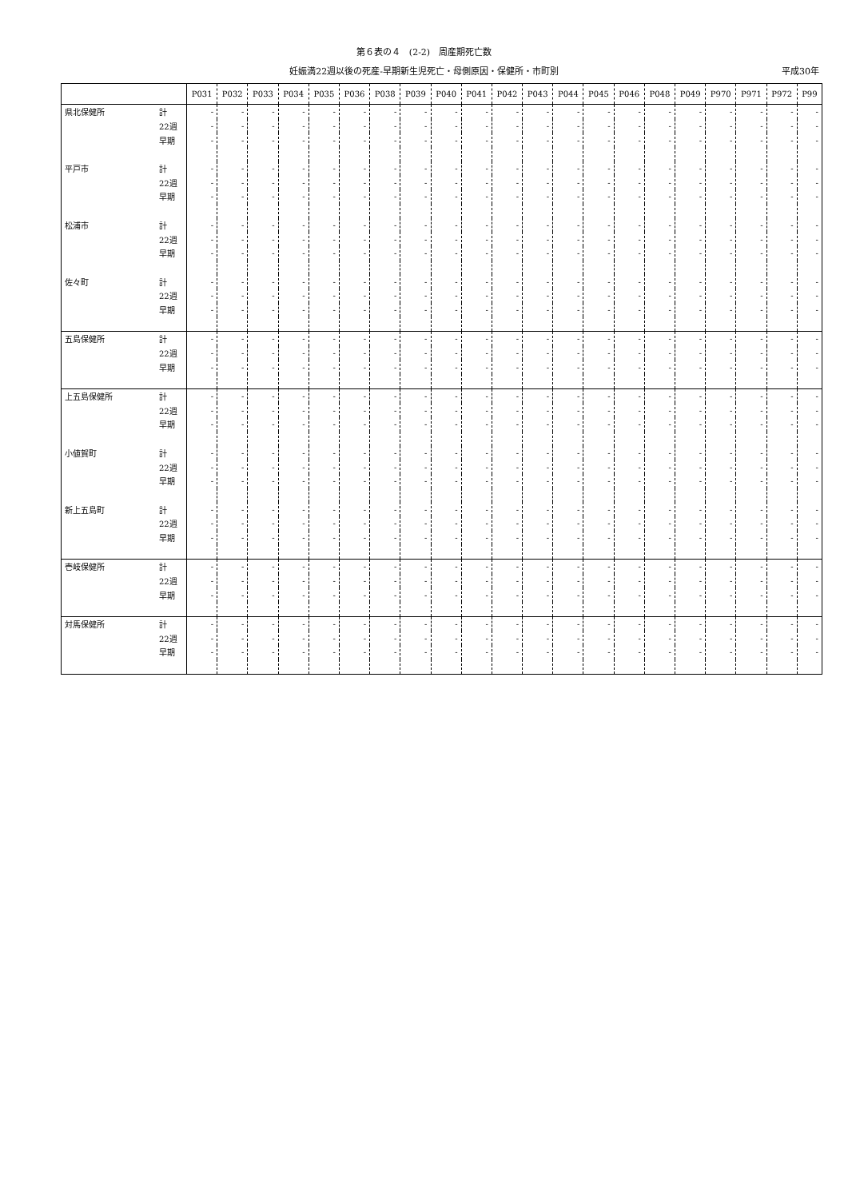第６表の４　(2-2)　周産期死亡数
妊娠満22週以後の死産-早期新生児死亡・母側原因・保健所・市町別 平成30年
| | | P031 | P032 | P033 | P034 | P035 | P036 | P038 | P039 | P040 | P041 | P042 | P043 | P044 | P045 | P046 | P048 | P049 | P970 | P971 | P972 | P99 |
| --- | --- | --- | --- | --- | --- | --- | --- | --- | --- | --- | --- | --- | --- | --- | --- | --- | --- | --- | --- | --- | --- | --- |
| 県北保健所 | 計 | - | - | - | - | - | - | - | - | - | - | - | - | - | - | - | - | - | - | - | - | - |
| | 22週 | - | - | - | - | - | - | - | - | - | - | - | - | - | - | - | - | - | - | - | - | - |
| | 早期 | - | - | - | - | - | - | - | - | - | - | - | - | - | - | - | - | - | - | - | - | - |
| 平戸市 | 計 | - | - | - | - | - | - | - | - | - | - | - | - | - | - | - | - | - | - | - | - | - |
| | 22週 | - | - | - | - | - | - | - | - | - | - | - | - | - | - | - | - | - | - | - | - | - |
| | 早期 | - | - | - | - | - | - | - | - | - | - | - | - | - | - | - | - | - | - | - | - | - |
| 松浦市 | 計 | - | - | - | - | - | - | - | - | - | - | - | - | - | - | - | - | - | - | - | - | - |
| | 22週 | - | - | - | - | - | - | - | - | - | - | - | - | - | - | - | - | - | - | - | - | - |
| | 早期 | - | - | - | - | - | - | - | - | - | - | - | - | - | - | - | - | - | - | - | - | - |
| 佐々町 | 計 | - | - | - | - | - | - | - | - | - | - | - | - | - | - | - | - | - | - | - | - | - |
| | 22週 | - | - | - | - | - | - | - | - | - | - | - | - | - | - | - | - | - | - | - | - | - |
| | 早期 | - | - | - | - | - | - | - | - | - | - | - | - | - | - | - | - | - | - | - | - | - |
| 五島保健所 | 計 | - | - | - | - | - | - | - | - | - | - | - | - | - | - | - | - | - | - | - | - | - |
| | 22週 | - | - | - | - | - | - | - | - | - | - | - | - | - | - | - | - | - | - | - | - | - |
| | 早期 | - | - | - | - | - | - | - | - | - | - | - | - | - | - | - | - | - | - | - | - | - |
| 上五島保健所 | 計 | - | - | - | - | - | - | - | - | - | - | - | - | - | - | - | - | - | - | - | - | - |
| | 22週 | - | - | - | - | - | - | - | - | - | - | - | - | - | - | - | - | - | - | - | - | - |
| | 早期 | - | - | - | - | - | - | - | - | - | - | - | - | - | - | - | - | - | - | - | - | - |
| 小値賀町 | 計 | - | - | - | - | - | - | - | - | - | - | - | - | - | - | - | - | - | - | - | - | - |
| | 22週 | - | - | - | - | - | - | - | - | - | - | - | - | - | - | - | - | - | - | - | - | - |
| | 早期 | - | - | - | - | - | - | - | - | - | - | - | - | - | - | - | - | - | - | - | - | - |
| 新上五島町 | 計 | - | - | - | - | - | - | - | - | - | - | - | - | - | - | - | - | - | - | - | - | - |
| | 22週 | - | - | - | - | - | - | - | - | - | - | - | - | - | - | - | - | - | - | - | - | - |
| | 早期 | - | - | - | - | - | - | - | - | - | - | - | - | - | - | - | - | - | - | - | - | - |
| 壱岐保健所 | 計 | - | - | - | - | - | - | - | - | - | - | - | - | - | - | - | - | - | - | - | - | - |
| | 22週 | - | - | - | - | - | - | - | - | - | - | - | - | - | - | - | - | - | - | - | - | - |
| | 早期 | - | - | - | - | - | - | - | - | - | - | - | - | - | - | - | - | - | - | - | - | - |
| 対馬保健所 | 計 | - | - | - | - | - | - | - | - | - | - | - | - | - | - | - | - | - | - | - | - | - |
| | 22週 | - | - | - | - | - | - | - | - | - | - | - | - | - | - | - | - | - | - | - | - | - |
| | 早期 | - | - | - | - | - | - | - | - | - | - | - | - | - | - | - | - | - | - | - | - | - |